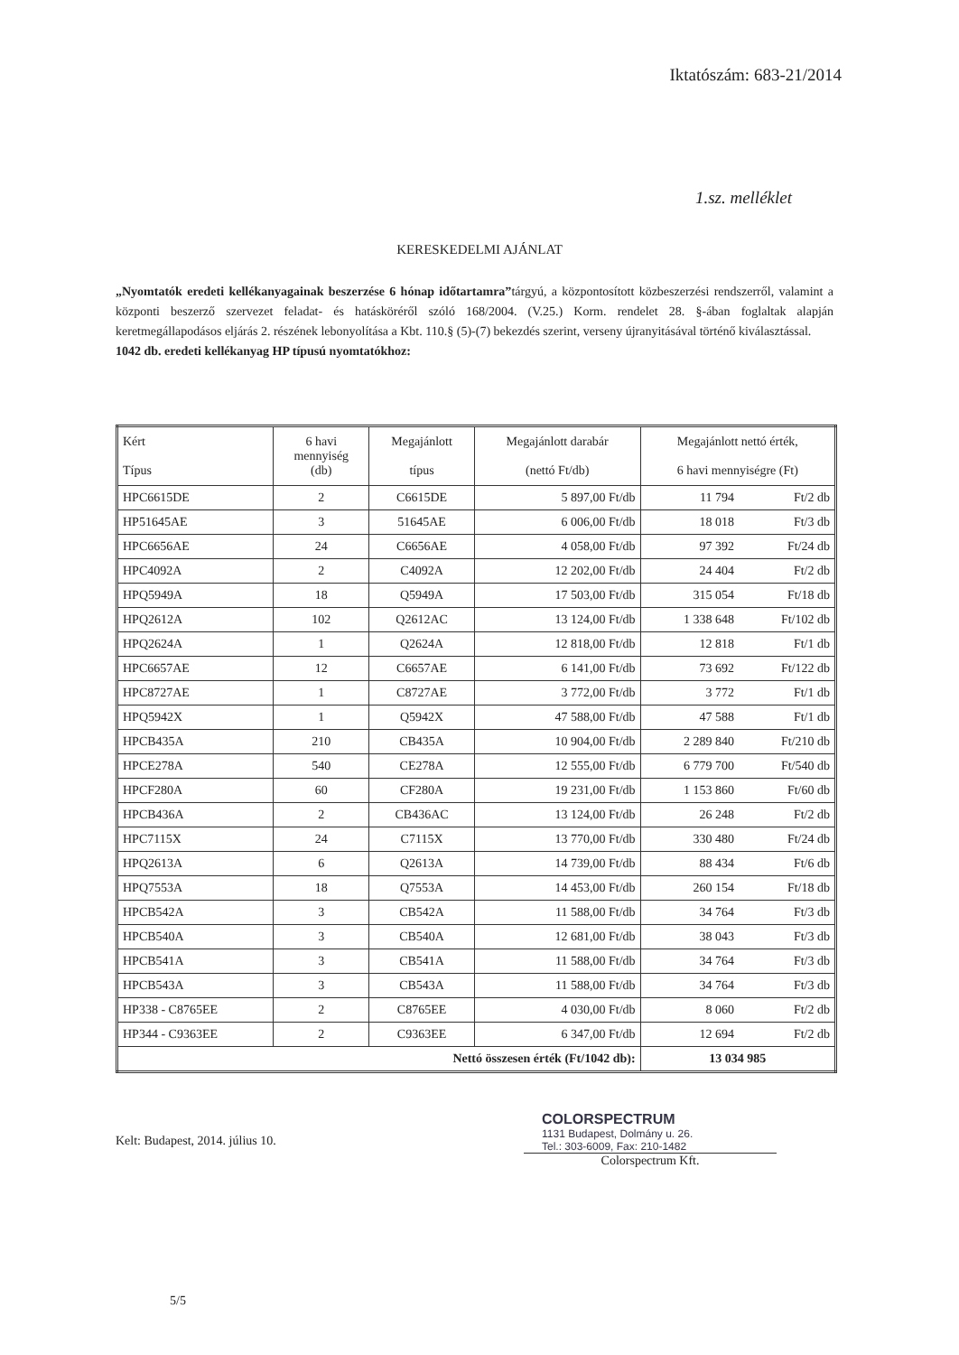Iktatószám: 683-21/2014
1.sz. melléklet
KERESKEDELMI AJÁNLAT
„Nyomtatók eredeti kellékanyagainak beszerzése 6 hónap időtartamra”tárgyú, a központosított közbeszerzési rendszerről, valamint a központi beszerző szervezet feladat- és hatásköréről szóló 168/2004. (V.25.) Korm. rendelet 28. §-ában foglaltak alapján keretmegállapodásos eljárás 2. részének lebonyolítása a Kbt. 110.§ (5)-(7) bekezdés szerint, verseny újranyitásával történő kiválasztással.
1042 db. eredeti kellékanyag HP típusú nyomtatókhoz:
| Kért Típus | 6 havi mennyiség (db) | Megajánlott típus | Megajánlott darabár (nettó Ft/db) | Megajánlott nettó érték, 6 havi mennyiségre (Ft) | |
| --- | --- | --- | --- | --- | --- |
| HPC6615DE | 2 | C6615DE | 5 897,00 Ft/db | 11 794 | Ft/2 db |
| HP51645AE | 3 | 51645AE | 6 006,00 Ft/db | 18 018 | Ft/3 db |
| HPC6656AE | 24 | C6656AE | 4 058,00 Ft/db | 97 392 | Ft/24 db |
| HPC4092A | 2 | C4092A | 12 202,00 Ft/db | 24 404 | Ft/2 db |
| HPQ5949A | 18 | Q5949A | 17 503,00 Ft/db | 315 054 | Ft/18 db |
| HPQ2612A | 102 | Q2612AC | 13 124,00 Ft/db | 1 338 648 | Ft/102 db |
| HPQ2624A | 1 | Q2624A | 12 818,00 Ft/db | 12 818 | Ft/1 db |
| HPC6657AE | 12 | C6657AE | 6 141,00 Ft/db | 73 692 | Ft/122 db |
| HPC8727AE | 1 | C8727AE | 3 772,00 Ft/db | 3 772 | Ft/1 db |
| HPQ5942X | 1 | Q5942X | 47 588,00 Ft/db | 47 588 | Ft/1 db |
| HPCB435A | 210 | CB435A | 10 904,00 Ft/db | 2 289 840 | Ft/210 db |
| HPCE278A | 540 | CE278A | 12 555,00 Ft/db | 6 779 700 | Ft/540 db |
| HPCF280A | 60 | CF280A | 19 231,00 Ft/db | 1 153 860 | Ft/60 db |
| HPCB436A | 2 | CB436AC | 13 124,00 Ft/db | 26 248 | Ft/2 db |
| HPC7115X | 24 | C7115X | 13 770,00 Ft/db | 330 480 | Ft/24 db |
| HPQ2613A | 6 | Q2613A | 14 739,00 Ft/db | 88 434 | Ft/6 db |
| HPQ7553A | 18 | Q7553A | 14 453,00 Ft/db | 260 154 | Ft/18 db |
| HPCB542A | 3 | CB542A | 11 588,00 Ft/db | 34 764 | Ft/3 db |
| HPCB540A | 3 | CB540A | 12 681,00 Ft/db | 38 043 | Ft/3 db |
| HPCB541A | 3 | CB541A | 11 588,00 Ft/db | 34 764 | Ft/3 db |
| HPCB543A | 3 | CB543A | 11 588,00 Ft/db | 34 764 | Ft/3 db |
| HP338 - C8765EE | 2 | C8765EE | 4 030,00 Ft/db | 8 060 | Ft/2 db |
| HP344 - C9363EE | 2 | C9363EE | 6 347,00 Ft/db | 12 694 | Ft/2 db |
| Nettó összesen érték (Ft/1042 db): | | | | 13 034 985 | |
Kelt: Budapest, 2014. július 10.
COLORSPECTRUM
1131 Budapest, Dolmány u. 26.
Tel.: 303-6009, Fax: 210-1482
Colorspectrum Kft.
5/5